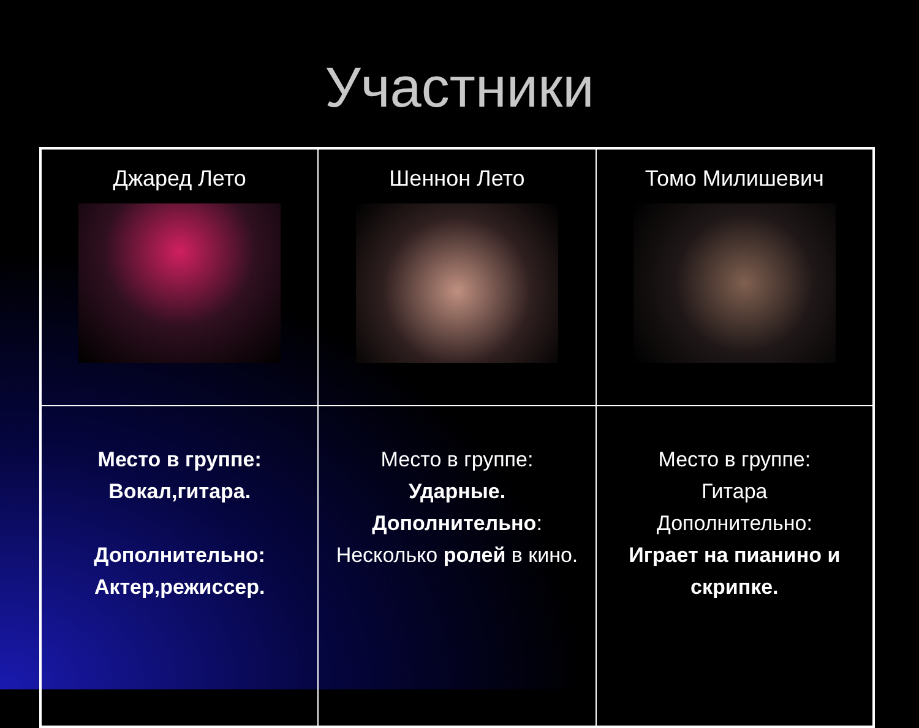Участники
| Джаред Лето | Шеннон Лето | Томо Милишевич |
| Место в группе: Вокал,гитара. Дополнительно: Актер,режиссер. | Место в группе: Ударные. Дополнительно : Несколько ролей в кино. | Место в группе: Гитара Дополнительно: Играет на пианино и скрипке. |